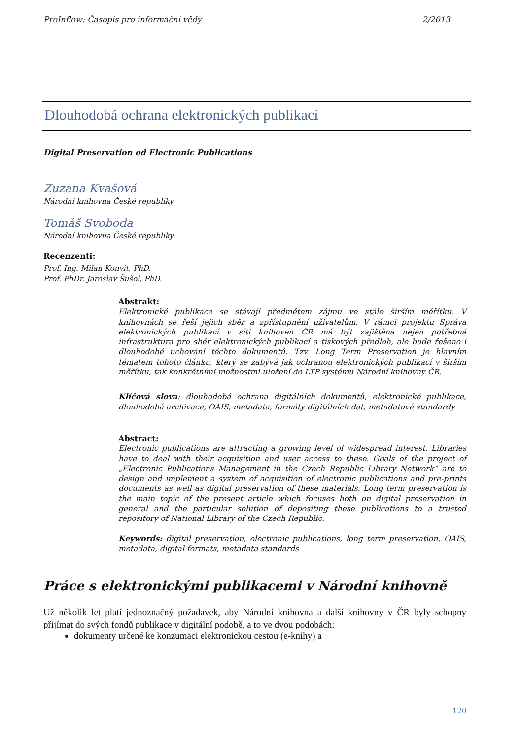ProInflow: Časopis pro informační vědy 2/2013
Dlouhodobá ochrana elektronických publikací
Digital Preservation od Electronic Publications
Zuzana Kvašová
Národní knihovna České republiky
Tomáš Svoboda
Národní knihovna České republiky
Recenzenti:
Prof. Ing. Milan Konvit, PhD.
Prof. PhDr. Jaroslav Šušol, PhD.
Abstrakt:
Elektronické publikace se stávají předmětem zájmu ve stále širším měřítku. V knihovnách se řeší jejich sběr a zpřístupnění uživatelům. V rámci projektu Správa elektronických publikací v síti knihoven ČR má být zajištěna nejen potřebná infrastruktura pro sběr elektronických publikací a tiskových předloh, ale bude řešeno i dlouhodobé uchování těchto dokumentů. Tzv. Long Term Preservation je hlavním tématem tohoto článku, který se zabývá jak ochranou elektronických publikací v širším měřítku, tak konkrétními možnostmi uložení do LTP systému Národní knihovny ČR.
Klíčová slova: dlouhodobá ochrana digitálních dokumentů, elektronické publikace, dlouhodobá archivace, OAIS, metadata, formáty digitálních dat, metadatové standardy
Abstract:
Electronic publications are attracting a growing level of widespread interest. Libraries have to deal with their acquisition and user access to these. Goals of the project of „Electronic Publications Management in the Czech Republic Library Network“ are to design and implement a system of acquisition of electronic publications and pre-prints documents as well as digital preservation of these materials. Long term preservation is the main topic of the present article which focuses both on digital preservation in general and the particular solution of depositing these publications to a trusted repository of National Library of the Czech Republic.
Keywords: digital preservation, electronic publications, long term preservation, OAIS, metadata, digital formats, metadata standards
Práce s elektronickými publikacemi v Národní knihovně
Už několik let platí jednoznačný požadavek, aby Národní knihovna a další knihovny v ČR byly schopny přijímat do svých fondů publikace v digitální podobě, a to ve dvou podobách:
dokumenty určené ke konzumaci elektronickou cestou (e-knihy) a
120